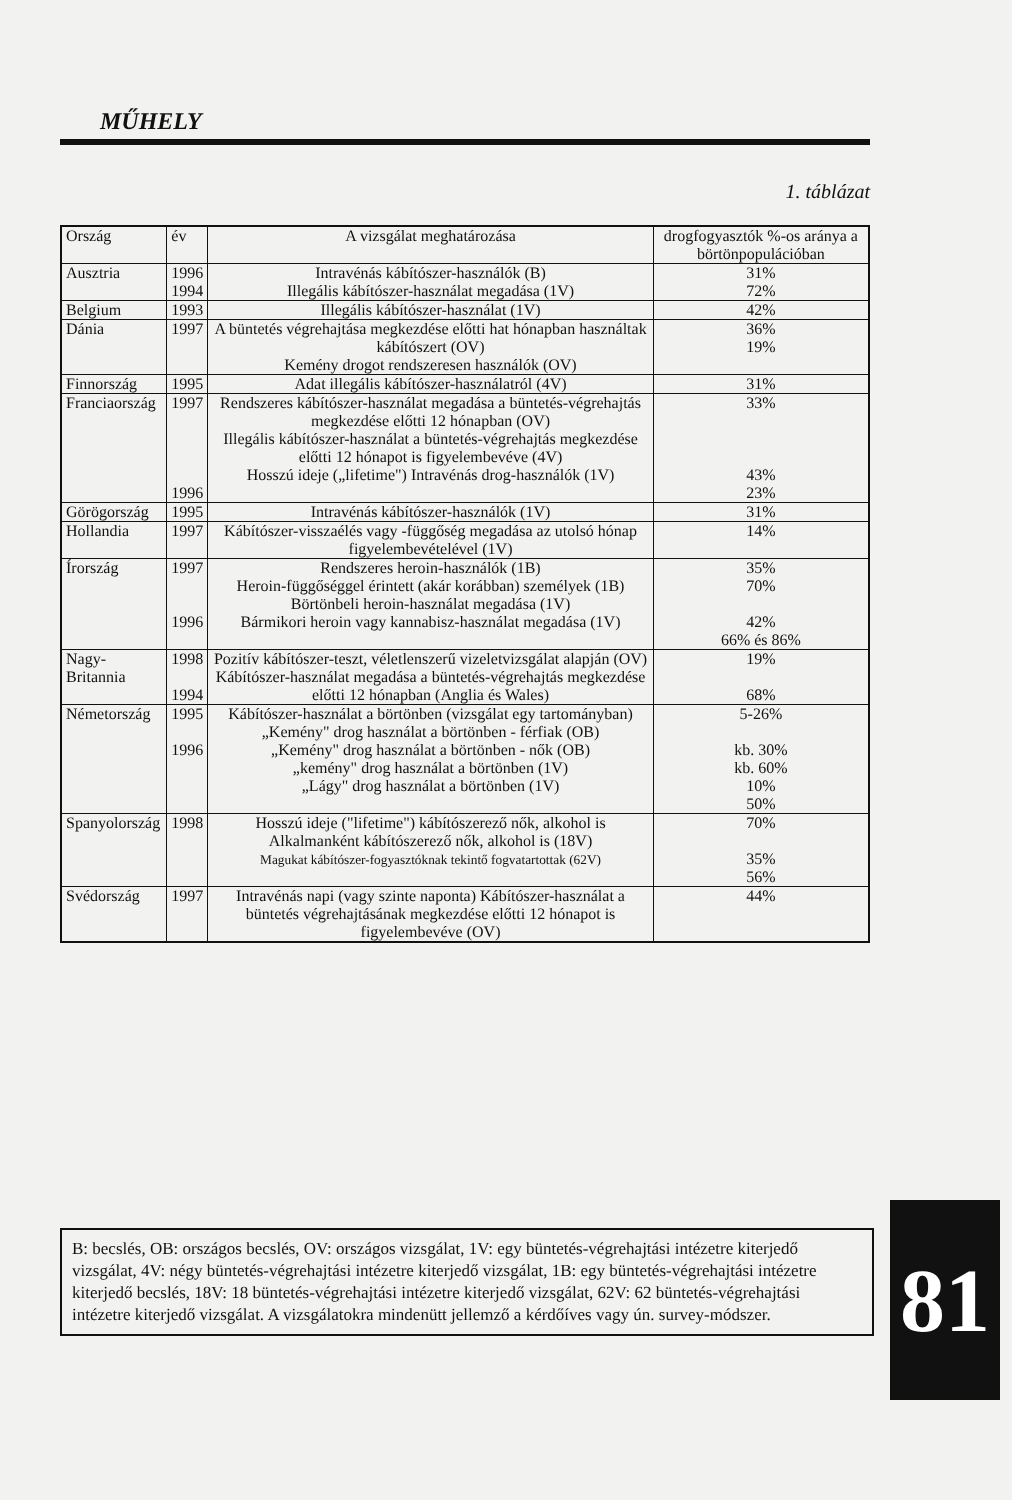MŰHELY
1. táblázat
| Ország | év | A vizsgálat meghatározása | drogfogyasztók %-os aránya a börtönpopulációban |
| Ausztria | 1996 1994 | Intravénás kábítószer-használók (B) Illegális kábítószer-használat megadása (1V) | 31% 72% |
| Belgium | 1993 | Illegális kábítószer-használat (1V) | 42% |
| Dánia | 1997 | A büntetés végrehajtása megkezdése előtti hat hónapban használtak kábítószert (OV) Kemény drogot rendszeresen használók (OV) | 36% 19% |
| Finnország | 1995 | Adat illegális kábítószer-használatról (4V) | 31% |
| Franciaország | 1997 1996 | Rendszeres kábítószer-használat megadása a büntetés-végrehajtás megkezdése előtti 12 hónapban (OV) Illegális kábítószer-használat a büntetés-végrehajtás megkezdése előtti 12 hónapot is figyelembevéve (4V) Hosszú ideje („lifetime") Intravénás drog-használók (1V) | 33% 43% 23% |
| Görögország | 1995 | Intravénás kábítószer-használók (1V) | 31% |
| Hollandia | 1997 | Kábítószer-visszaélés vagy -függőség megadása az utolsó hónap figyelembevételével (1V) | 14% |
| Írország | 1997 1996 | Rendszeres heroin-használók (1B) Heroin-függőséggel érintett (akár korábban) személyek (1B) Börtönbeli heroin-használat megadása (1V) Bármikori heroin vagy kannabisz-használat megadása (1V) | 35% 70% 42% 66% és 86% |
| Nagy-Britannia | 1998 1994 | Pozitív kábítószer-teszt, véletlenszerű vizeletvizsgálat alapján (OV) Kábítószer-használat megadása a büntetés-végrehajtás megkezdése előtti 12 hónapban (Anglia és Wales) | 19% 68% |
| Németország | 1995 1996 | Kábítószer-használat a börtönben (vizsgálat egy tartományban) „Kemény" drog használat a börtönben - férfiak (OB) „Kemény" drog használat a börtönben - nők (OB) „kemény" drog használat a börtönben (1V) „Lágy" drog használat a börtönben (1V) | 5-26% kb. 30% kb. 60% 10% 50% |
| Spanyolország | 1998 | Hosszú ideje ("lifetime") kábítószerező nők, alkohol is Alkalmanként kábítószerező nők, alkohol is (18V) Magukat kábítószer-fogyasztóknak tekintő fogvatartottak (62V) | 70% 35% 56% |
| Svédország | 1997 | Intravénás napi (vagy szinte naponta) Kábítószer-használat a büntetés végrehajtásának megkezdése előtti 12 hónapot is figyelembevéve (OV) | 44% |
B: becslés, OB: országos becslés, OV: országos vizsgálat, 1V: egy büntetés-végrehajtási intézetre kiterjedő vizsgálat, 4V: négy büntetés-végrehajtási intézetre kiterjedő vizsgálat, 1B: egy büntetés-végrehajtási intézetre kiterjedő becslés, 18V: 18 büntetés-végrehajtási intézetre kiterjedő vizsgálat, 62V: 62 büntetés-végrehajtási intézetre kiterjedő vizsgálat. A vizsgálatokra mindenütt jellemző a kérdőíves vagy ún. survey-módszer.
81